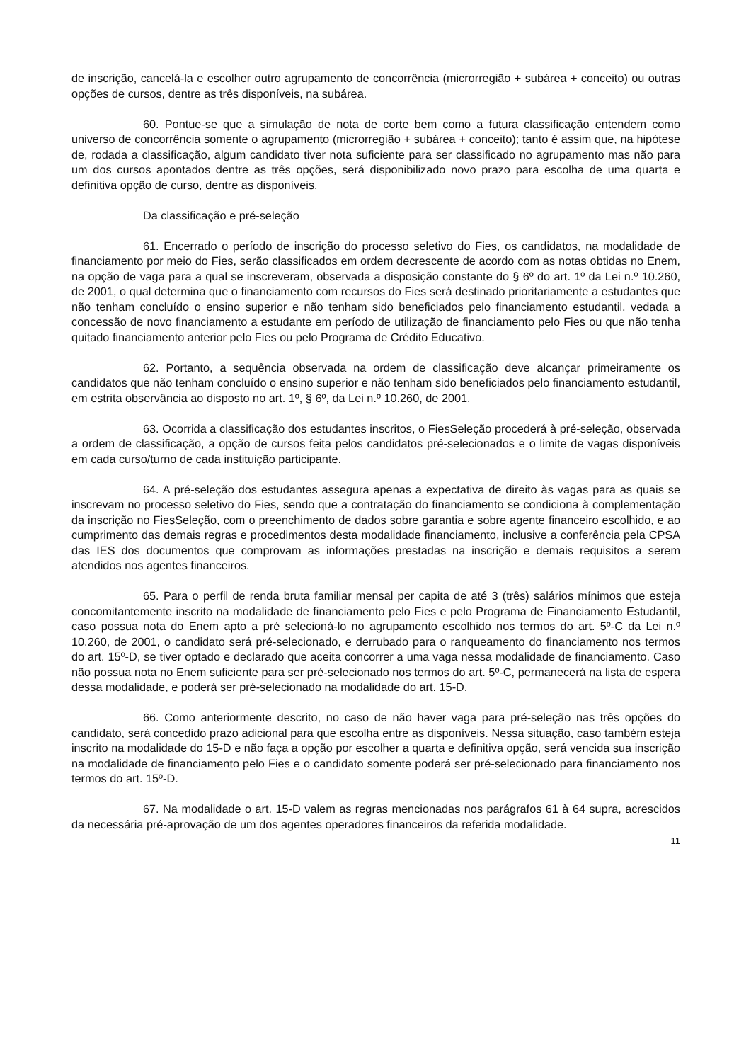de inscrição, cancelá-la e escolher outro agrupamento de concorrência (microrregião + subárea + conceito) ou outras opções de cursos, dentre as três disponíveis, na subárea.
60. Pontue-se que a simulação de nota de corte bem como a futura classificação entendem como universo de concorrência somente o agrupamento (microrregião + subárea + conceito); tanto é assim que, na hipótese de, rodada a classificação, algum candidato tiver nota suficiente para ser classificado no agrupamento mas não para um dos cursos apontados dentre as três opções, será disponibilizado novo prazo para escolha de uma quarta e definitiva opção de curso, dentre as disponíveis.
Da classificação e pré-seleção
61. Encerrado o período de inscrição do processo seletivo do Fies, os candidatos, na modalidade de financiamento por meio do Fies, serão classificados em ordem decrescente de acordo com as notas obtidas no Enem, na opção de vaga para a qual se inscreveram, observada a disposição constante do § 6º do art. 1º da Lei n.º 10.260, de 2001, o qual determina que o financiamento com recursos do Fies será destinado prioritariamente a estudantes que não tenham concluído o ensino superior e não tenham sido beneficiados pelo financiamento estudantil, vedada a concessão de novo financiamento a estudante em período de utilização de financiamento pelo Fies ou que não tenha quitado financiamento anterior pelo Fies ou pelo Programa de Crédito Educativo.
62. Portanto, a sequência observada na ordem de classificação deve alcançar primeiramente os candidatos que não tenham concluído o ensino superior e não tenham sido beneficiados pelo financiamento estudantil, em estrita observância ao disposto no art. 1º, § 6º, da Lei n.º 10.260, de 2001.
63. Ocorrida a classificação dos estudantes inscritos, o FiesSeleção procederá à pré-seleção, observada a ordem de classificação, a opção de cursos feita pelos candidatos pré-selecionados e o limite de vagas disponíveis em cada curso/turno de cada instituição participante.
64. A pré-seleção dos estudantes assegura apenas a expectativa de direito às vagas para as quais se inscrevam no processo seletivo do Fies, sendo que a contratação do financiamento se condiciona à complementação da inscrição no FiesSeleção, com o preenchimento de dados sobre garantia e sobre agente financeiro escolhido, e ao cumprimento das demais regras e procedimentos desta modalidade financiamento, inclusive a conferência pela CPSA das IES dos documentos que comprovam as informações prestadas na inscrição e demais requisitos a serem atendidos nos agentes financeiros.
65. Para o perfil de renda bruta familiar mensal per capita de até 3 (três) salários mínimos que esteja concomitantemente inscrito na modalidade de financiamento pelo Fies e pelo Programa de Financiamento Estudantil, caso possua nota do Enem apto a pré selecioná-lo no agrupamento escolhido nos termos do art. 5º-C da Lei n.º 10.260, de 2001, o candidato será pré-selecionado, e derrubado para o ranqueamento do financiamento nos termos do art. 15º-D, se tiver optado e declarado que aceita concorrer a uma vaga nessa modalidade de financiamento. Caso não possua nota no Enem suficiente para ser pré-selecionado nos termos do art. 5º-C, permanecerá na lista de espera dessa modalidade, e poderá ser pré-selecionado na modalidade do art. 15-D.
66. Como anteriormente descrito, no caso de não haver vaga para pré-seleção nas três opções do candidato, será concedido prazo adicional para que escolha entre as disponíveis. Nessa situação, caso também esteja inscrito na modalidade do 15-D e não faça a opção por escolher a quarta e definitiva opção, será vencida sua inscrição na modalidade de financiamento pelo Fies e o candidato somente poderá ser pré-selecionado para financiamento nos termos do art. 15º-D.
67. Na modalidade o art. 15-D valem as regras mencionadas nos parágrafos 61 à 64 supra, acrescidos da necessária pré-aprovação de um dos agentes operadores financeiros da referida modalidade.
11